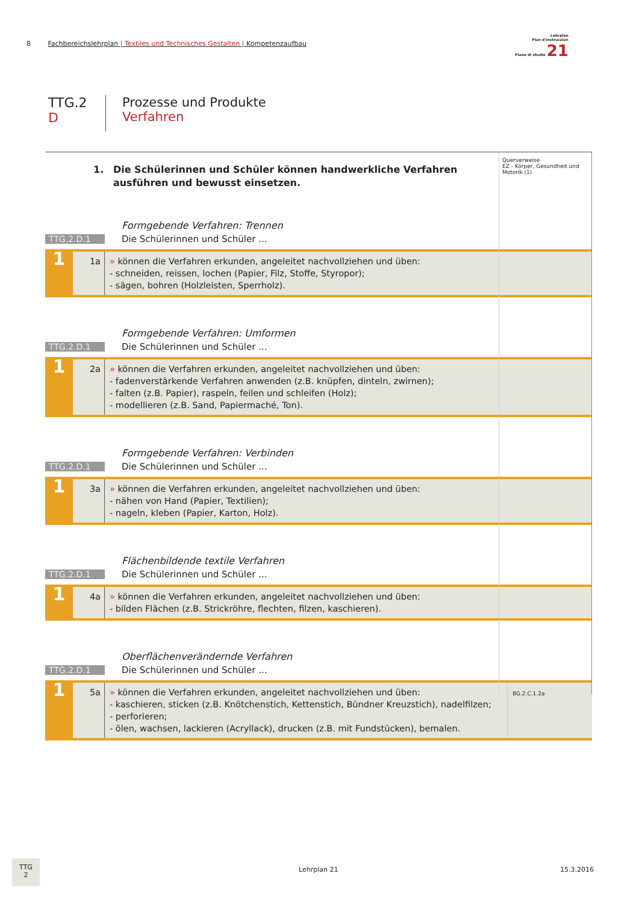8 Fachbereichslehrplan | Textiles und Technisches Gestalten | Kompetenzaufbau
Lehrplan
Plan d'instrucziun
Piano di studio 21
TTG.2
D
Prozesse und Produkte
Verfahren
Querverweise
EZ - Körper, Gesundheit und Motorik (1)
1. Die Schülerinnen und Schüler können handwerkliche Verfahren ausführen und bewusst einsetzen.
Formgebende Verfahren: Trennen
TTG.2.D.1
Die Schülerinnen und Schüler ...
1
1a » können die Verfahren erkunden, angeleitet nachvollziehen und üben:
- schneiden, reissen, lochen (Papier, Filz, Stoffe, Styropor);
- sägen, bohren (Holzleisten, Sperrholz).
Formgebende Verfahren: Umformen
TTG.2.D.1
Die Schülerinnen und Schüler ...
1
2a » können die Verfahren erkunden, angeleitet nachvollziehen und üben:
- fadenverstärkende Verfahren anwenden (z.B. knüpfen, dinteln, zwirnen);
- falten (z.B. Papier), raspeln, feilen und schleifen (Holz);
- modellieren (z.B. Sand, Papiermaché, Ton).
Formgebende Verfahren: Verbinden
TTG.2.D.1
Die Schülerinnen und Schüler ...
1
3a » können die Verfahren erkunden, angeleitet nachvollziehen und üben:
- nähen von Hand (Papier, Textilien);
- nageln, kleben (Papier, Karton, Holz).
Flächenbildende textile Verfahren
TTG.2.D.1
Die Schülerinnen und Schüler ...
1
4a » können die Verfahren erkunden, angeleitet nachvollziehen und üben:
- bilden Flächen (z.B. Strickröhre, flechten, filzen, kaschieren).
Oberflächenverändernde Verfahren
TTG.2.D.1
Die Schülerinnen und Schüler ...
1
5a » können die Verfahren erkunden, angeleitet nachvollziehen und üben:
- kaschieren, sticken (z.B. Knötchenstich, Kettenstich, Bündner Kreuzstich), nadelfilzen;
- perforieren;
- ölen, wachsen, lackieren (Acryllack), drucken (z.B. mit Fundstücken), bemalen.
BG.2.C.1.2a
TTG
2
Lehrplan 21 15.3.2016